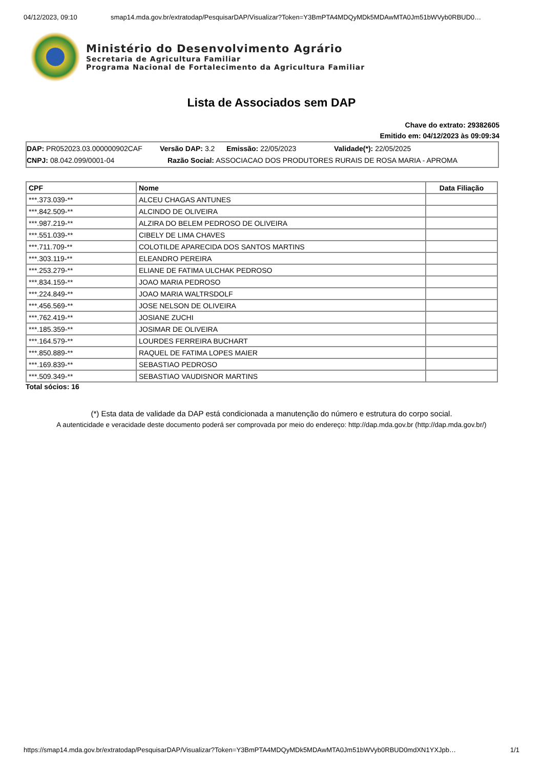04/12/2023, 09:10 smap14.mda.gov.br/extratodap/PesquisarDAP/Visualizar?Token=Y3BmPTA4MDQyMDk5MDAwMTA0Jm51bWVyb0RBUD0…
Ministério do Desenvolvimento Agrário
Secretaria de Agricultura Familiar
Programa Nacional de Fortalecimento da Agricultura Familiar
Lista de Associados sem DAP
Chave do extrato: 29382605
Emitido em: 04/12/2023 às 09:09:34
DAP: PR052023.03.000000902CAF Versão DAP: 3.2 Emissão: 22/05/2023 Validade(*): 22/05/2025
CNPJ: 08.042.099/0001-04 Razão Social: ASSOCIACAO DOS PRODUTORES RURAIS DE ROSA MARIA - APROMA
| CPF | Nome | Data Filiação |
| --- | --- | --- |
| ***.373.039-** | ALCEU CHAGAS ANTUNES | |
| ***.842.509-** | ALCINDO DE OLIVEIRA | |
| ***.987.219-** | ALZIRA DO BELEM PEDROSO DE OLIVEIRA | |
| ***.551.039-** | CIBELY DE LIMA CHAVES | |
| ***.711.709-** | COLOTILDE APARECIDA DOS SANTOS MARTINS | |
| ***.303.119-** | ELEANDRO PEREIRA | |
| ***.253.279-** | ELIANE DE FATIMA ULCHAK PEDROSO | |
| ***.834.159-** | JOAO MARIA PEDROSO | |
| ***.224.849-** | JOAO MARIA WALTRSDOLF | |
| ***.456.569-** | JOSE NELSON DE OLIVEIRA | |
| ***.762.419-** | JOSIANE ZUCHI | |
| ***.185.359-** | JOSIMAR DE OLIVEIRA | |
| ***.164.579-** | LOURDES FERREIRA BUCHART | |
| ***.850.889-** | RAQUEL DE FATIMA LOPES MAIER | |
| ***.169.839-** | SEBASTIAO PEDROSO | |
| ***.509.349-** | SEBASTIAO VAUDISNOR MARTINS | |
Total sócios: 16
(*) Esta data de validade da DAP está condicionada a manutenção do número e estrutura do corpo social.
A autenticidade e veracidade deste documento poderá ser comprovada por meio do endereço: http://dap.mda.gov.br (http://dap.mda.gov.br/)
https://smap14.mda.gov.br/extratodap/PesquisarDAP/Visualizar?Token=Y3BmPTA4MDQyMDk5MDAwMTA0Jm51bWVyb0RBUD0mdXN1YXJpb… 1/1